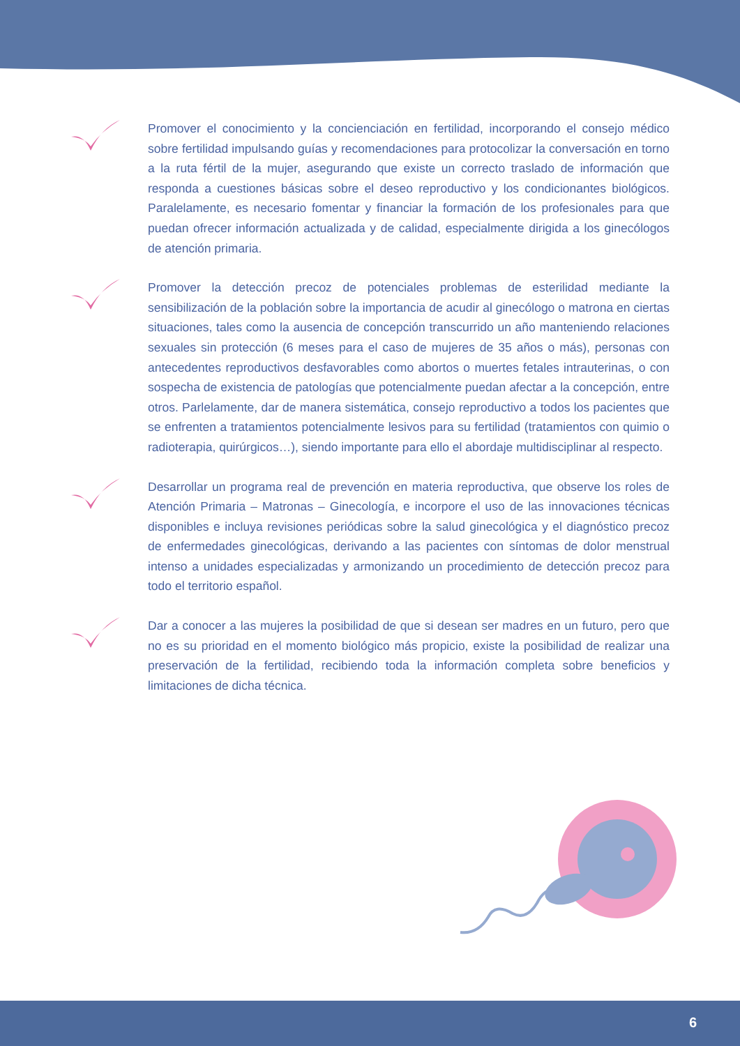Promover el conocimiento y la concienciación en fertilidad, incorporando el consejo médico sobre fertilidad impulsando guías y recomendaciones para protocolizar la conversación en torno a la ruta fértil de la mujer, asegurando que existe un correcto traslado de información que responda a cuestiones básicas sobre el deseo reproductivo y los condicionantes biológicos. Paralelamente, es necesario fomentar y financiar la formación de los profesionales para que puedan ofrecer información actualizada y de calidad, especialmente dirigida a los ginecólogos de atención primaria.
Promover la detección precoz de potenciales problemas de esterilidad mediante la sensibilización de la población sobre la importancia de acudir al ginecólogo o matrona en ciertas situaciones, tales como la ausencia de concepción transcurrido un año manteniendo relaciones sexuales sin protección (6 meses para el caso de mujeres de 35 años o más), personas con antecedentes reproductivos desfavorables como abortos o muertes fetales intrauterinas, o con sospecha de existencia de patologías que potencialmente puedan afectar a la concepción, entre otros. Parlelamente, dar de manera sistemática, consejo reproductivo a todos los pacientes que se enfrenten a tratamientos potencialmente lesivos para su fertilidad (tratamientos con quimio o radioterapia, quirúrgicos…), siendo importante para ello el abordaje multidisciplinar al respecto.
Desarrollar un programa real de prevención en materia reproductiva, que observe los roles de Atención Primaria – Matronas – Ginecología, e incorpore el uso de las innovaciones técnicas disponibles e incluya revisiones periódicas sobre la salud ginecológica y el diagnóstico precoz de enfermedades ginecológicas, derivando a las pacientes con síntomas de dolor menstrual intenso a unidades especializadas y armonizando un procedimiento de detección precoz para todo el territorio español.
Dar a conocer a las mujeres la posibilidad de que si desean ser madres en un futuro, pero que no es su prioridad en el momento biológico más propicio, existe la posibilidad de realizar una preservación de la fertilidad, recibiendo toda la información completa sobre beneficios y limitaciones de dicha técnica.
6